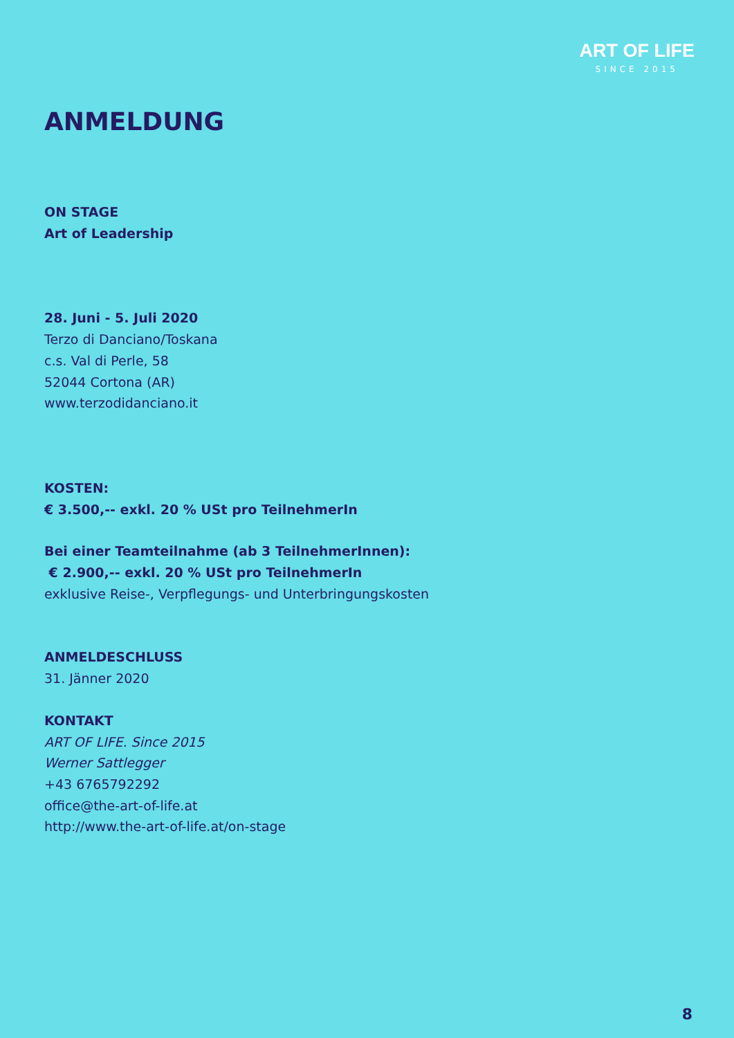ART OF LIFE
SINCE 2015
ANMELDUNG
ON STAGE
Art of Leadership
28. Juni - 5. Juli 2020
Terzo di Danciano/Toskana
c.s. Val di Perle, 58
52044 Cortona (AR)
www.terzodidanciano.it
KOSTEN:
€ 3.500,-- exkl. 20 % USt pro TeilnehmerIn
Bei einer Teamteilnahme (ab 3 TeilnehmerInnen):
€ 2.900,-- exkl. 20 % USt pro TeilnehmerIn
exklusive Reise-, Verpflegungs- und Unterbringungskosten
ANMELDESCHLUSS
31. Jänner 2020
KONTAKT
ART OF LIFE. Since 2015
Werner Sattlegger
+43 6765792292
office@the-art-of-life.at
http://www.the-art-of-life.at/on-stage
8